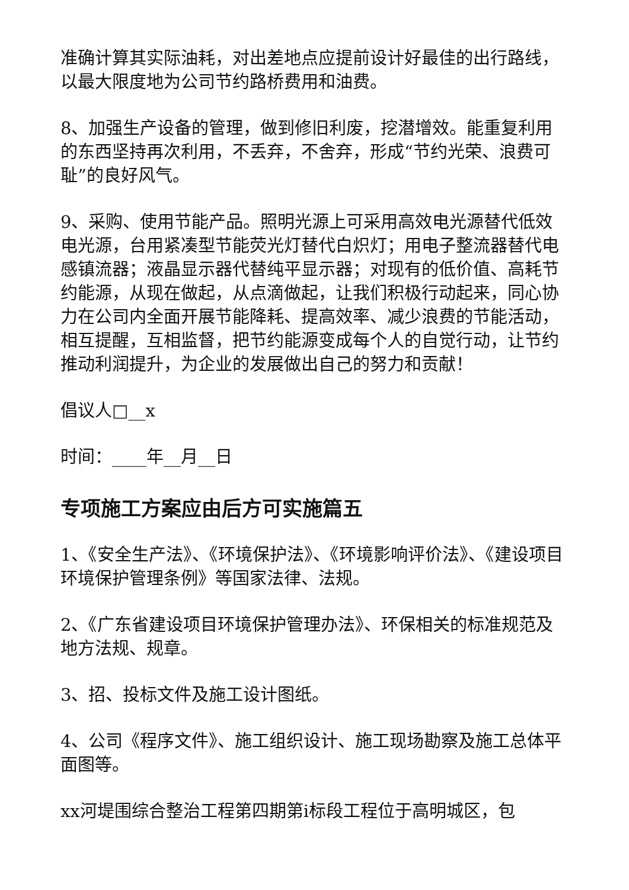准确计算其实际油耗，对出差地点应提前设计好最佳的出行路线，以最大限度地为公司节约路桥费用和油费。
8、加强生产设备的管理，做到修旧利废，挖潜增效。能重复利用的东西坚持再次利用，不丢弃，不舍弃，形成“节约光荣、浪费可耻”的良好风气。
9、采购、使用节能产品。照明光源上可采用高效电光源替代低效电光源，台用紧凑型节能荧光灯替代白炽灯；用电子整流器替代电感镇流器；液晶显示器代替纯平显示器；对现有的低价值、高耗节约能源，从现在做起，从点滴做起，让我们积极行动起来，同心协力在公司内全面开展节能降耗、提高效率、减少浪费的节能活动，相互提醒，互相监督，把节约能源变成每个人的自觉行动，让节约推动利润提升，为企业的发展做出自己的努力和贡献！
倡议人□__x
时间：____年__月__日
专项施工方案应由后方可实施篇五
1、《安全生产法》、《环境保护法》、《环境影响评价法》、《建设项目环境保护管理条例》等国家法律、法规。
2、《广东省建设项目环境保护管理办法》、环保相关的标准规范及地方法规、规章。
3、招、投标文件及施工设计图纸。
4、公司《程序文件》、施工组织设计、施工现场勘察及施工总体平面图等。
xx河堤围综合整治工程第四期第i标段工程位于高明城区，包